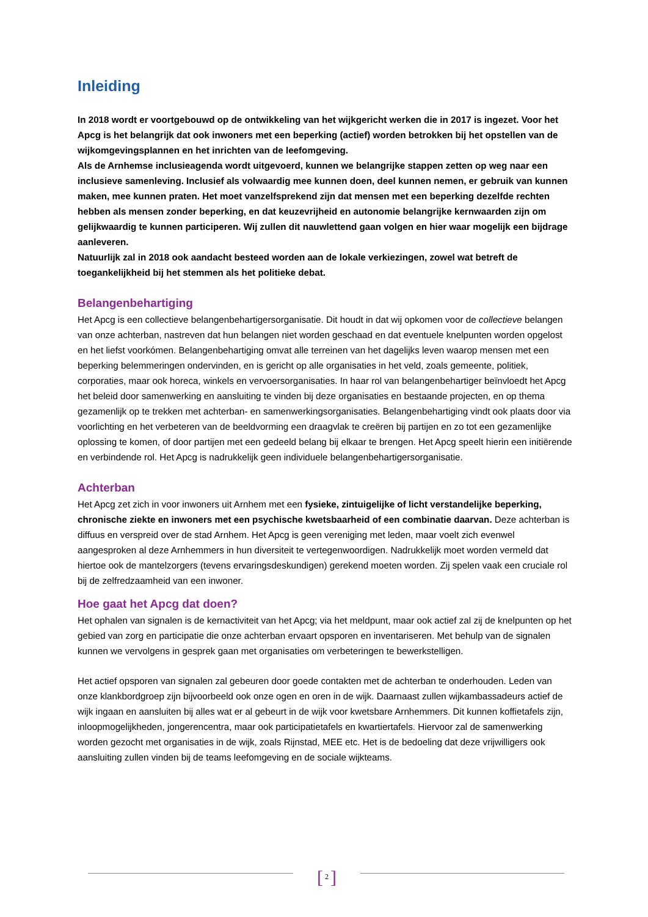Inleiding
In 2018 wordt er voortgebouwd op de ontwikkeling van het wijkgericht werken die in 2017 is ingezet. Voor het Apcg is het belangrijk dat ook inwoners met een beperking (actief) worden betrokken bij het opstellen van de wijkomgevingsplannen en het inrichten van de leefomgeving.
Als de Arnhemse inclusieagenda wordt uitgevoerd, kunnen we belangrijke stappen zetten op weg naar een inclusieve samenleving. Inclusief als volwaardig mee kunnen doen, deel kunnen nemen, er gebruik van kunnen maken, mee kunnen praten. Het moet vanzelfsprekend zijn dat mensen met een beperking dezelfde rechten hebben als mensen zonder beperking, en dat keuzevrijheid en autonomie belangrijke kernwaarden zijn om gelijkwaardig te kunnen participeren. Wij zullen dit nauwlettend gaan volgen en hier waar mogelijk een bijdrage aanleveren.
Natuurlijk zal in 2018 ook aandacht besteed worden aan de lokale verkiezingen, zowel wat betreft de toegankelijkheid bij het stemmen als het politieke debat.
Belangenbehartiging
Het Apcg is een collectieve belangenbehartigersorganisatie. Dit houdt in dat wij opkomen voor de collectieve belangen van onze achterban, nastreven dat hun belangen niet worden geschaad en dat eventuele knelpunten worden opgelost en het liefst voorkómen. Belangenbehartiging omvat alle terreinen van het dagelijks leven waarop mensen met een beperking belemmeringen ondervinden, en is gericht op alle organisaties in het veld, zoals gemeente, politiek, corporaties, maar ook horeca, winkels en vervoersorganisaties. In haar rol van belangenbehartiger beïnvloedt het Apcg het beleid door samenwerking en aansluiting te vinden bij deze organisaties en bestaande projecten, en op thema gezamenlijk op te trekken met achterban- en samenwerkingsorganisaties. Belangenbehartiging vindt ook plaats door via voorlichting en het verbeteren van de beeldvorming een draagvlak te creëren bij partijen en zo tot een gezamenlijke oplossing te komen, of door partijen met een gedeeld belang bij elkaar te brengen. Het Apcg speelt hierin een initiërende en verbindende rol. Het Apcg is nadrukkelijk geen individuele belangenbehartigersorganisatie.
Achterban
Het Apcg zet zich in voor inwoners uit Arnhem met een fysieke, zintuigelijke of licht verstandelijke beperking, chronische ziekte en inwoners met een psychische kwetsbaarheid of een combinatie daarvan. Deze achterban is diffuus en verspreid over de stad Arnhem. Het Apcg is geen vereniging met leden, maar voelt zich evenwel aangesproken al deze Arnhemmers in hun diversiteit te vertegenwoordigen. Nadrukkelijk moet worden vermeld dat hiertoe ook de mantelzorgers (tevens ervaringsdeskundigen) gerekend moeten worden. Zij spelen vaak een cruciale rol bij de zelfredzaamheid van een inwoner.
Hoe gaat het Apcg dat doen?
Het ophalen van signalen is de kernactiviteit van het Apcg; via het meldpunt, maar ook actief zal zij de knelpunten op het gebied van zorg en participatie die onze achterban ervaart opsporen en inventariseren. Met behulp van de signalen kunnen we vervolgens in gesprek gaan met organisaties om verbeteringen te bewerkstelligen.
Het actief opsporen van signalen zal gebeuren door goede contakten met de achterban te onderhouden. Leden van onze klankbordgroep zijn bijvoorbeeld ook onze ogen en oren in de wijk. Daarnaast zullen wijkambassadeurs actief de wijk ingaan en aansluiten bij alles wat er al gebeurt in de wijk voor kwetsbare Arnhemmers. Dit kunnen koffietafels zijn, inloopmogelijkheden, jongerencentra, maar ook participatietafels en kwartiertafels. Hiervoor zal de samenwerking worden gezocht met organisaties in de wijk, zoals Rijnstad, MEE etc. Het is de bedoeling dat deze vrijwilligers ook aansluiting zullen vinden bij de teams leefomgeving en de sociale wijkteams.
[ 2 ]